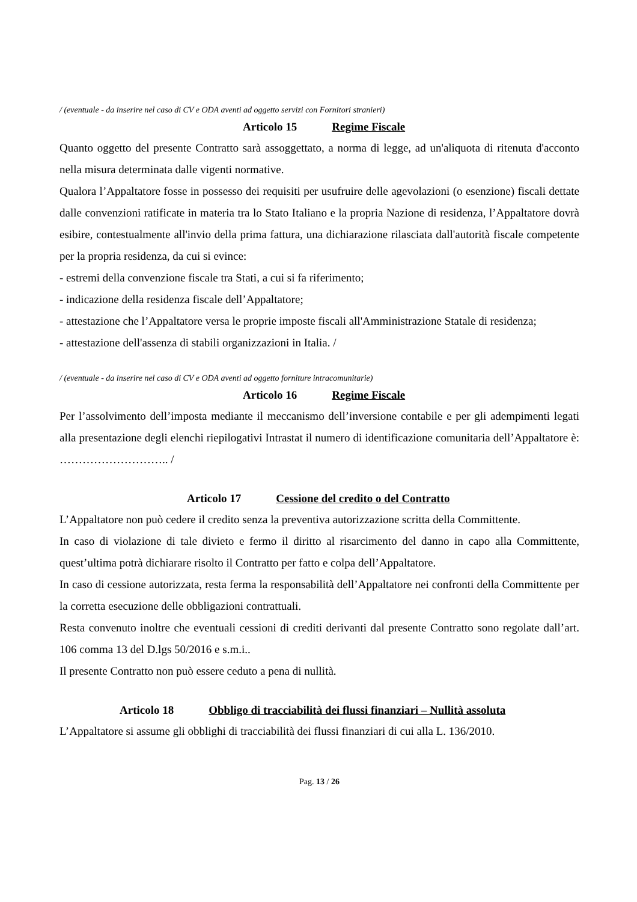/ (eventuale - da inserire nel caso di CV e ODA aventi ad oggetto servizi con Fornitori stranieri)
Articolo 15 Regime Fiscale
Quanto oggetto del presente Contratto sarà assoggettato, a norma di legge, ad un'aliquota di ritenuta d'acconto nella misura determinata dalle vigenti normative.
Qualora l’Appaltatore fosse in possesso dei requisiti per usufruire delle agevolazioni (o esenzione) fiscali dettate dalle convenzioni ratificate in materia tra lo Stato Italiano e la propria Nazione di residenza, l’Appaltatore dovrà esibire, contestualmente all'invio della prima fattura, una dichiarazione rilasciata dall'autorità fiscale competente per la propria residenza, da cui si evince:
- estremi della convenzione fiscale tra Stati, a cui si fa riferimento;
- indicazione della residenza fiscale dell’Appaltatore;
- attestazione che l’Appaltatore versa le proprie imposte fiscali all'Amministrazione Statale di residenza;
- attestazione dell'assenza di stabili organizzazioni in Italia. /
/ (eventuale - da inserire nel caso di CV e ODA aventi ad oggetto forniture intracomunitarie)
Articolo 16 Regime Fiscale
Per l’assolvimento dell’imposta mediante il meccanismo dell’inversione contabile e per gli adempimenti legati alla presentazione degli elenchi riepilogativi Intrastat il numero di identificazione comunitaria dell’Appaltatore è: ……………………….. /
Articolo 17 Cessione del credito o del Contratto
L’Appaltatore non può cedere il credito senza la preventiva autorizzazione scritta della Committente.
In caso di violazione di tale divieto e fermo il diritto al risarcimento del danno in capo alla Committente, quest’ultima potrà dichiarare risolto il Contratto per fatto e colpa dell’Appaltatore.
In caso di cessione autorizzata, resta ferma la responsabilità dell’Appaltatore nei confronti della Committente per la corretta esecuzione delle obbligazioni contrattuali.
Resta convenuto inoltre che eventuali cessioni di crediti derivanti dal presente Contratto sono regolate dall’art. 106 comma 13 del D.lgs 50/2016 e s.m.i..
Il presente Contratto non può essere ceduto a pena di nullità.
Articolo 18 Obbligo di tracciabilità dei flussi finanziari – Nullità assoluta
L’Appaltatore si assume gli obblighi di tracciabilità dei flussi finanziari di cui alla L. 136/2010.
Pag. 13 / 26